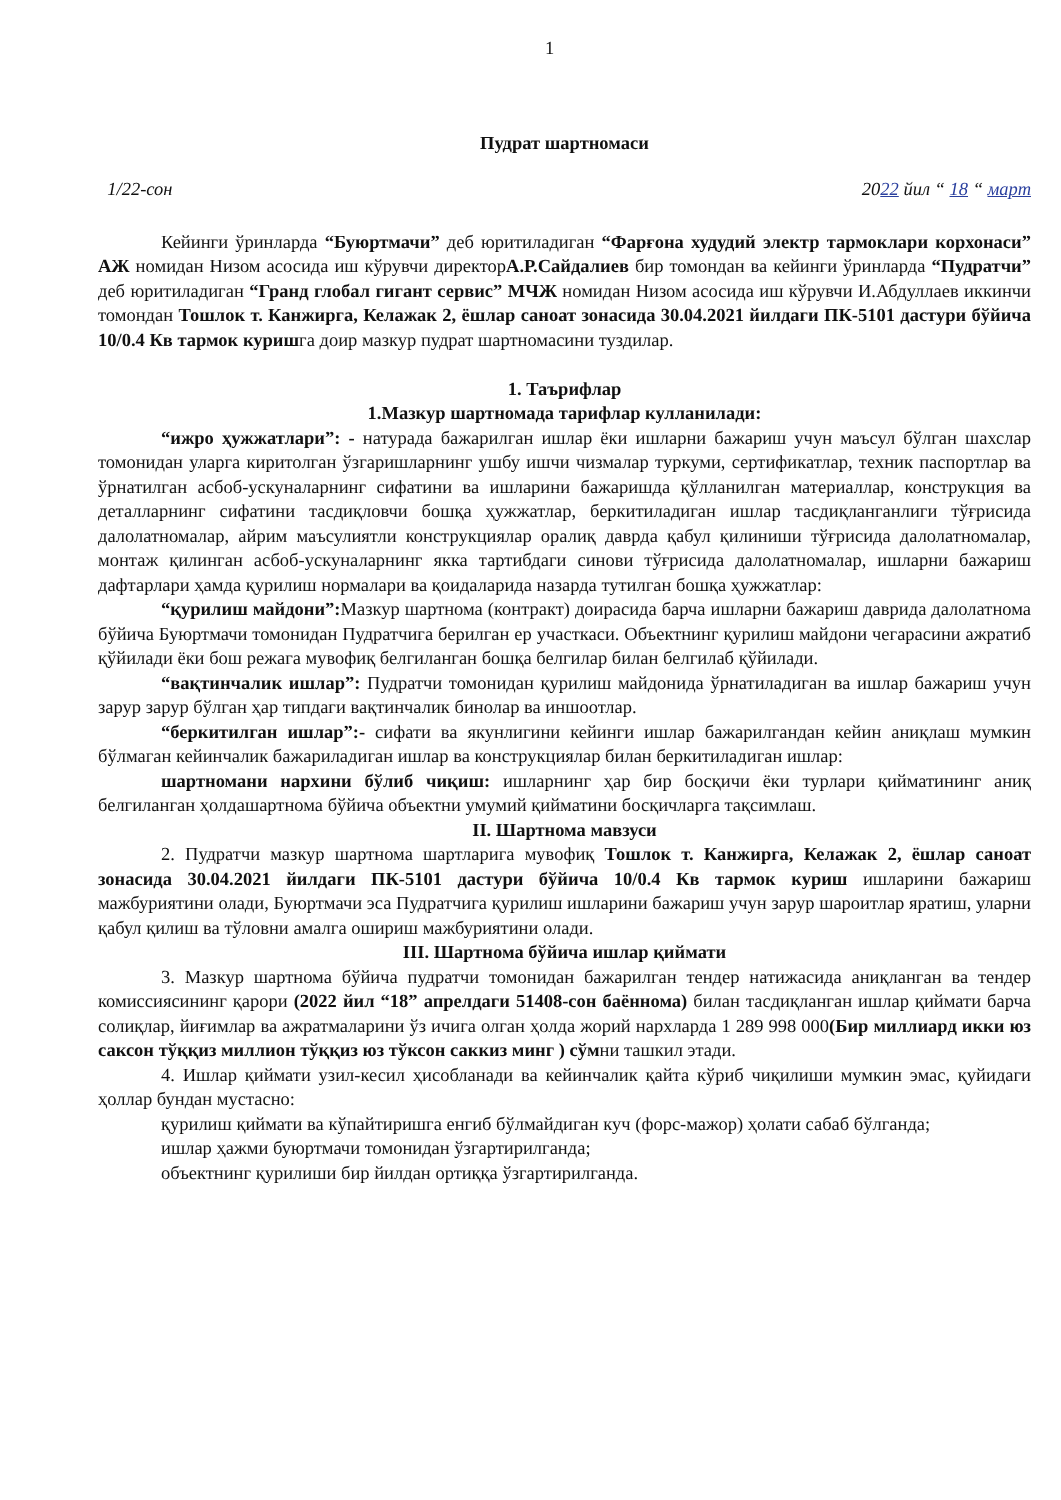1
Пудрат шартномаси
1/22-сон 2022 йил “ 18 “ март
Кейинги ўринларда “Буюртмачи” деб юритиладиган “Фарғона худудий электр тармоклари корхонаси” АЖ номидан Низом асосида иш кўрувчи директорА.Р.Сайдалиев бир томондан ва кейинги ўринларда “Пудратчи” деб юритиладиган “Гранд глобал гигант сервис” МЧЖ номидан Низом асосида иш кўрувчи И.Абдуллаев иккинчи томондан Тошлок т. Канжирга, Келажак 2, ёшлар саноат зонасида 30.04.2021 йилдаги ПК-5101 дастури бўйича 10/0.4 Кв тармок куришга доир мазкур пудрат шартномасини туздилар.
1. Таърифлар
1.Мазкур шартномада тарифлар кулланилади:
“ижро ҳужжатлари”: - натурада бажарилган ишлар ёки ишларни бажариш учун маъсул бўлган шахслар томонидан уларга киритолган ўзгаришларнинг ушбу ишчи чизмалар туркуми, сертификатлар, техник паспортлар ва ўрнатилган асбоб-ускуналарнинг сифатини ва ишларини бажаришда қўлланилган материаллар, конструкция ва деталларнинг сифатини тасдиқловчи бошқа ҳужжатлар, беркитиладиган ишлар тасдиқланганлиги тўғрисида далолатномалар, айрим маъсулиятли конструкциялар оралиқ даврда қабул қилиниши тўғрисида далолатномалар, монтаж қилинган асбоб-ускуналарнинг якка тартибдаги синови тўғрисида далолатномалар, ишларни бажариш дафтарлари ҳамда қурилиш нормалари ва қоидаларида назарда тутилган бошқа ҳужжатлар:
“қурилиш майдони”: Мазкур шартнома (контракт) доирасида барча ишларни бажариш даврида далолатнома бўйича Буюртмачи томонидан Пудратчига берилган ер участкаси. Объектнинг қурилиш майдони чегарасини ажратиб қўйилади ёки бош режага мувофиқ белгиланган бошқа белгилар билан белгилаб қўйилади.
“вақтинчалик ишлар”: Пудратчи томонидан қурилиш майдонида ўрнатиладиган ва ишлар бажариш учун зарур зарур бўлган ҳар типдаги вақтинчалик бинолар ва иншоотлар.
“беркитилган ишлар”:- сифати ва якунлигини кейинги ишлар бажарилгандан кейин аниқлаш мумкин бўлмаган кейинчалик бажариладиган ишлар ва конструкциялар билан беркитиладиган ишлар:
шартномани нархини бўлиб чиқиш: ишларнинг ҳар бир босқичи ёки турлари қийматининг аниқ белгиланган ҳолдашартнома бўйича объектни умумий қийматини босқичларга тақсимлаш.
II. Шартнома мавзуси
2. Пудратчи мазкур шартнома шартларига мувофиқ Тошлок т. Канжирга, Келажак 2, ёшлар саноат зонасида 30.04.2021 йилдаги ПК-5101 дастури бўйича 10/0.4 Кв тармок куриш ишларини бажариш мажбуриятини олади, Буюртмачи эса Пудратчига қурилиш ишларини бажариш учун зарур шароитлар яратиш, уларни қабул қилиш ва тўловни амалга ошириш мажбуриятини олади.
III. Шартнома бўйича ишлар қиймати
3. Мазкур шартнома бўйича пудратчи томонидан бажарилган тендер натижасида аниқланган ва тендер комиссиясининг қарори (2022 йил “18” апрелдаги 51408-сон баённома) билан тасдиқланган ишлар қиймати барча солиқлар, йиғимлар ва ажратмаларини ўз ичига олган ҳолда жорий нархларда 1 289 998 000(Бир миллиард икки юз саксон тўққиз миллион тўққиз юз тўксон саккиз минг ) сўмни ташкил этади.
4. Ишлар қиймати узил-кесил ҳисобланади ва кейинчалик қайта кўриб чиқилиши мумкин эмас, қуйидаги ҳоллар бундан мустасно:
қурилиш қиймати ва кўпайтиришга енгиб бўлмайдиган куч (форс-мажор) ҳолати сабаб бўлганда;
ишлар ҳажми буюртмачи томонидан ўзгартирилганда;
объектнинг қурилиши бир йилдан ортиққа ўзгартирилганда.